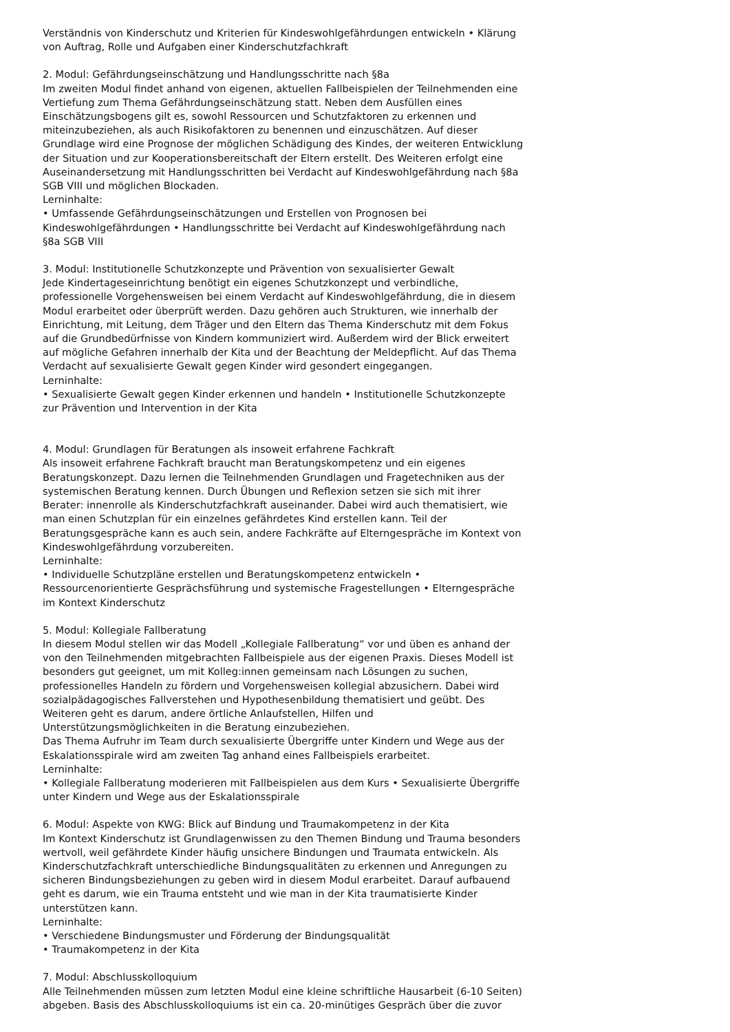Verständnis von Kinderschutz und Kriterien für Kindeswohlgefährdungen entwickeln • Klärung von Auftrag, Rolle und Aufgaben einer Kinderschutzfachkraft
2. Modul: Gefährdungseinschätzung und Handlungsschritte nach §8a
Im zweiten Modul findet anhand von eigenen, aktuellen Fallbeispielen der Teilnehmenden eine Vertiefung zum Thema Gefährdungseinschätzung statt. Neben dem Ausfüllen eines Einschätzungsbogens gilt es, sowohl Ressourcen und Schutzfaktoren zu erkennen und miteinzubeziehen, als auch Risikofaktoren zu benennen und einzuschätzen. Auf dieser Grundlage wird eine Prognose der möglichen Schädigung des Kindes, der weiteren Entwicklung der Situation und zur Kooperationsbereitschaft der Eltern erstellt. Des Weiteren erfolgt eine Auseinandersetzung mit Handlungsschritten bei Verdacht auf Kindeswohlgefährdung nach §8a SGB VIII und möglichen Blockaden.
Lerninhalte:
• Umfassende Gefährdungseinschätzungen und Erstellen von Prognosen bei Kindeswohlgefährdungen • Handlungsschritte bei Verdacht auf Kindeswohlgefährdung nach §8a SGB VIII
3. Modul: Institutionelle Schutzkonzepte und Prävention von sexualisierter Gewalt
Jede Kindertageseinrichtung benötigt ein eigenes Schutzkonzept und verbindliche, professionelle Vorgehensweisen bei einem Verdacht auf Kindeswohlgefährdung, die in diesem Modul erarbeitet oder überprüft werden. Dazu gehören auch Strukturen, wie innerhalb der Einrichtung, mit Leitung, dem Träger und den Eltern das Thema Kinderschutz mit dem Fokus auf die Grundbedürfnisse von Kindern kommuniziert wird. Außerdem wird der Blick erweitert auf mögliche Gefahren innerhalb der Kita und der Beachtung der Meldepflicht. Auf das Thema Verdacht auf sexualisierte Gewalt gegen Kinder wird gesondert eingegangen.
Lerninhalte:
• Sexualisierte Gewalt gegen Kinder erkennen und handeln • Institutionelle Schutzkonzepte zur Prävention und Intervention in der Kita
4. Modul: Grundlagen für Beratungen als insoweit erfahrene Fachkraft
Als insoweit erfahrene Fachkraft braucht man Beratungskompetenz und ein eigenes Beratungskonzept. Dazu lernen die Teilnehmenden Grundlagen und Fragetechniken aus der systemischen Beratung kennen. Durch Übungen und Reflexion setzen sie sich mit ihrer Berater: innenrolle als Kinderschutzfachkraft auseinander. Dabei wird auch thematisiert, wie man einen Schutzplan für ein einzelnes gefährdetes Kind erstellen kann. Teil der Beratungsgespräche kann es auch sein, andere Fachkräfte auf Elterngespräche im Kontext von Kindeswohlgefährdung vorzubereiten.
Lerninhalte:
• Individuelle Schutzpläne erstellen und Beratungskompetenz entwickeln • Ressourcenorientierte Gesprächsführung und systemische Fragestellungen • Elterngespräche im Kontext Kinderschutz
5. Modul: Kollegiale Fallberatung
In diesem Modul stellen wir das Modell „Kollegiale Fallberatung“ vor und üben es anhand der von den Teilnehmenden mitgebrachten Fallbeispiele aus der eigenen Praxis. Dieses Modell ist besonders gut geeignet, um mit Kolleg:innen gemeinsam nach Lösungen zu suchen, professionelles Handeln zu fördern und Vorgehensweisen kollegial abzusichern. Dabei wird sozialpädagogisches Fallverstehen und Hypothesenbildung thematisiert und geübt. Des Weiteren geht es darum, andere örtliche Anlaufstellen, Hilfen und Unterstützungsmöglichkeiten in die Beratung einzubeziehen.
Das Thema Aufruhr im Team durch sexualisierte Übergriffe unter Kindern und Wege aus der Eskalationsspirale wird am zweiten Tag anhand eines Fallbeispiels erarbeitet.
Lerninhalte:
• Kollegiale Fallberatung moderieren mit Fallbeispielen aus dem Kurs • Sexualisierte Übergriffe unter Kindern und Wege aus der Eskalationsspirale
6. Modul: Aspekte von KWG: Blick auf Bindung und Traumakompetenz in der Kita
Im Kontext Kinderschutz ist Grundlagenwissen zu den Themen Bindung und Trauma besonders wertvoll, weil gefährdete Kinder häufig unsichere Bindungen und Traumata entwickeln. Als Kinderschutzfachkraft unterschiedliche Bindungsqualitäten zu erkennen und Anregungen zu sicheren Bindungsbeziehungen zu geben wird in diesem Modul erarbeitet. Darauf aufbauend geht es darum, wie ein Trauma entsteht und wie man in der Kita traumatisierte Kinder unterstützen kann.
Lerninhalte:
• Verschiedene Bindungsmuster und Förderung der Bindungsqualität
• Traumakompetenz in der Kita
7. Modul: Abschlusskolloquium
Alle Teilnehmenden müssen zum letzten Modul eine kleine schriftliche Hausarbeit (6-10 Seiten) abgeben. Basis des Abschlusskolloquiums ist ein ca. 20-minütiges Gespräch über die zuvor